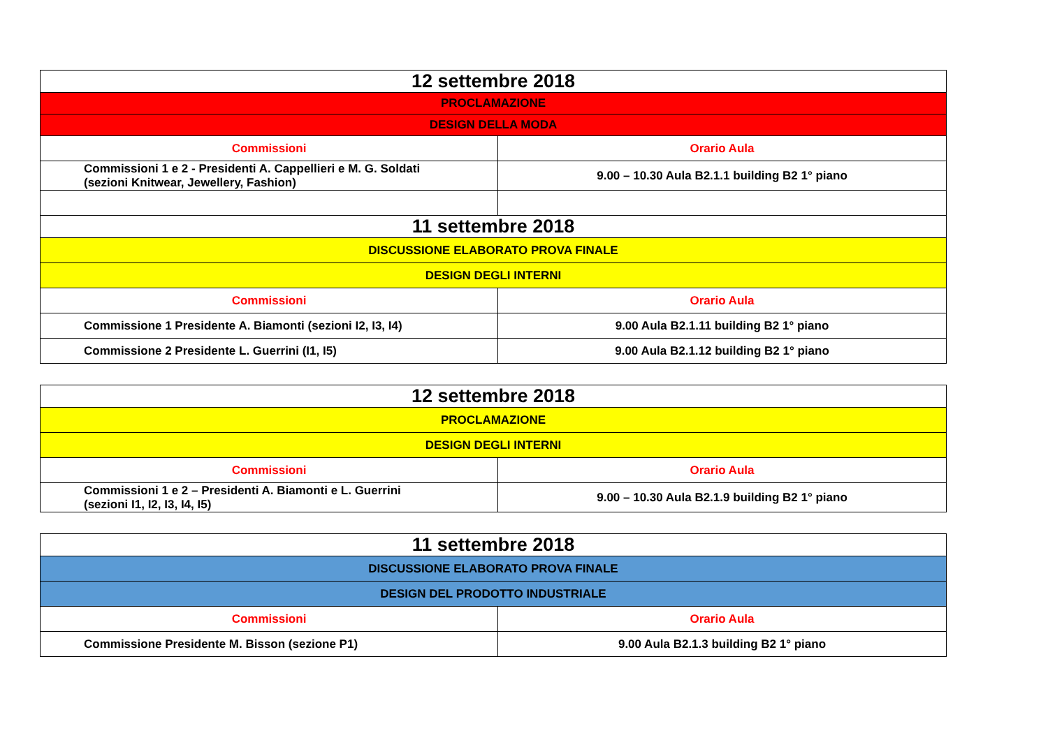| 12 settembre 2018 | |
| PROCLAMAZIONE | |
| DESIGN DELLA MODA | |
| Commissioni | Orario Aula |
| Commissioni 1 e 2 - Presidenti A. Cappellieri e M. G. Soldati (sezioni Knitwear, Jewellery, Fashion) | 9.00 – 10.30 Aula B2.1.1 building B2 1° piano |
| 11 settembre 2018 | |
| DISCUSSIONE ELABORATO PROVA FINALE | |
| DESIGN DEGLI INTERNI | |
| Commissioni | Orario Aula |
| Commissione 1 Presidente A. Biamonti (sezioni I2, I3, I4) | 9.00 Aula B2.1.11 building B2 1° piano |
| Commissione 2 Presidente L. Guerrini (I1, I5) | 9.00 Aula B2.1.12 building B2 1° piano |
| 12 settembre 2018 | |
| PROCLAMAZIONE | |
| DESIGN DEGLI INTERNI | |
| Commissioni | Orario Aula |
| Commissioni 1 e 2 – Presidenti A. Biamonti e L. Guerrini (sezioni I1, I2, I3, I4, I5) | 9.00 – 10.30 Aula B2.1.9 building B2 1° piano |
| 11 settembre 2018 | |
| DISCUSSIONE ELABORATO PROVA FINALE | |
| DESIGN DEL PRODOTTO INDUSTRIALE | |
| Commissioni | Orario Aula |
| Commissione Presidente M. Bisson (sezione P1) | 9.00 Aula B2.1.3 building B2 1° piano |